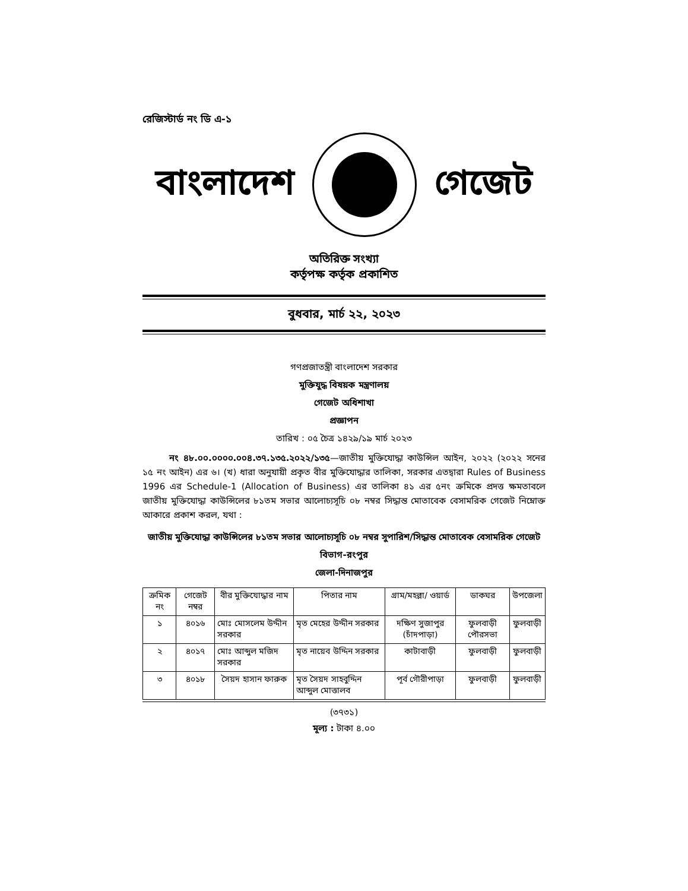রেজিস্টার্ড নং ডি এ-১
বাংলাদেশ গেজেট
অতিরিক্ত সংখ্যা
কর্তৃপক্ষ কর্তৃক প্রকাশিত
বুধবার, মার্চ ২২, ২০২৩
গণপ্রজাতন্ত্রী বাংলাদেশ সরকার
মুক্তিযুদ্ধ বিষয়ক মন্ত্রণালয়
গেজেট অধিশাখা
প্রজ্ঞাপন
তারিখ : ০৫ চৈত্র ১৪২৯/১৯ মার্চ ২০২৩
নং ৪৮.০০.০০০০.০০৪.৩৭.১৩৫.২০২২/১৩৫—জাতীয় মুক্তিযোদ্ধা কাউন্সিল আইন, ২০২২ (২০২২ সনের ১৫ নং আইন) এর ৬। (খ) ধারা অনুযায়ী প্রকৃত বীর মুক্তিযোদ্ধার তালিকা, সরকার এতদ্বারা Rules of Business 1996 এর Schedule-1 (Allocation of Business) এর তালিকা ৪১ এর ৫নং ক্রমিকে প্রদত্ত ক্ষমতাবলে জাতীয় মুক্তিযোদ্ধা কাউন্সিলের ৮১তম সভার আলোচ্যসূচি ০৮ নম্বর সিদ্ধান্ত মোতাবেক বেসামরিক গেজেট নিম্নোক্ত আকারে প্রকাশ করল, যথা :
জাতীয় মুক্তিযোদ্ধা কাউন্সিলের ৮১তম সভার আলোচ্যসূচি ০৮ নম্বর সুপারিশ/সিদ্ধান্ত মোতাবেক বেসামরিক গেজেট
বিভাগ-রংপুর
জেলা-দিনাজপুর
| ক্রমিক নং | গেজেট নম্বর | বীর মুক্তিযোদ্ধার নাম | পিতার নাম | গ্রাম/মহল্লা/ ওয়ার্ড | ডাকঘর | উপজেলা |
| --- | --- | --- | --- | --- | --- | --- |
| ১ | ৪০১৬ | মোঃ মোসলেম উদ্দীন সরকার | মৃত মেহের উদ্দীন সরকার | দক্ষিণ সুজাপুর (চাঁদপাড়া) | ফুলবাড়ী পৌরসভা | ফুলবাড়ী |
| ২ | ৪০১৭ | মোঃ আব্দুল মজিদ সরকার | মৃত নায়েব উদ্দিন সরকার | কাটাবাড়ী | ফুলবাড়ী | ফুলবাড়ী |
| ৩ | ৪০১৮ | সৈয়দ হাসান ফারুক | মৃত সৈয়দ সাহবুদ্দিন আব্দুল মোত্তালব | পূর্ব গৌরীপাড়া | ফুলবাড়ী | ফুলবাড়ী |
(৩৭৩১)
মূল্য : টাকা ৪.০০